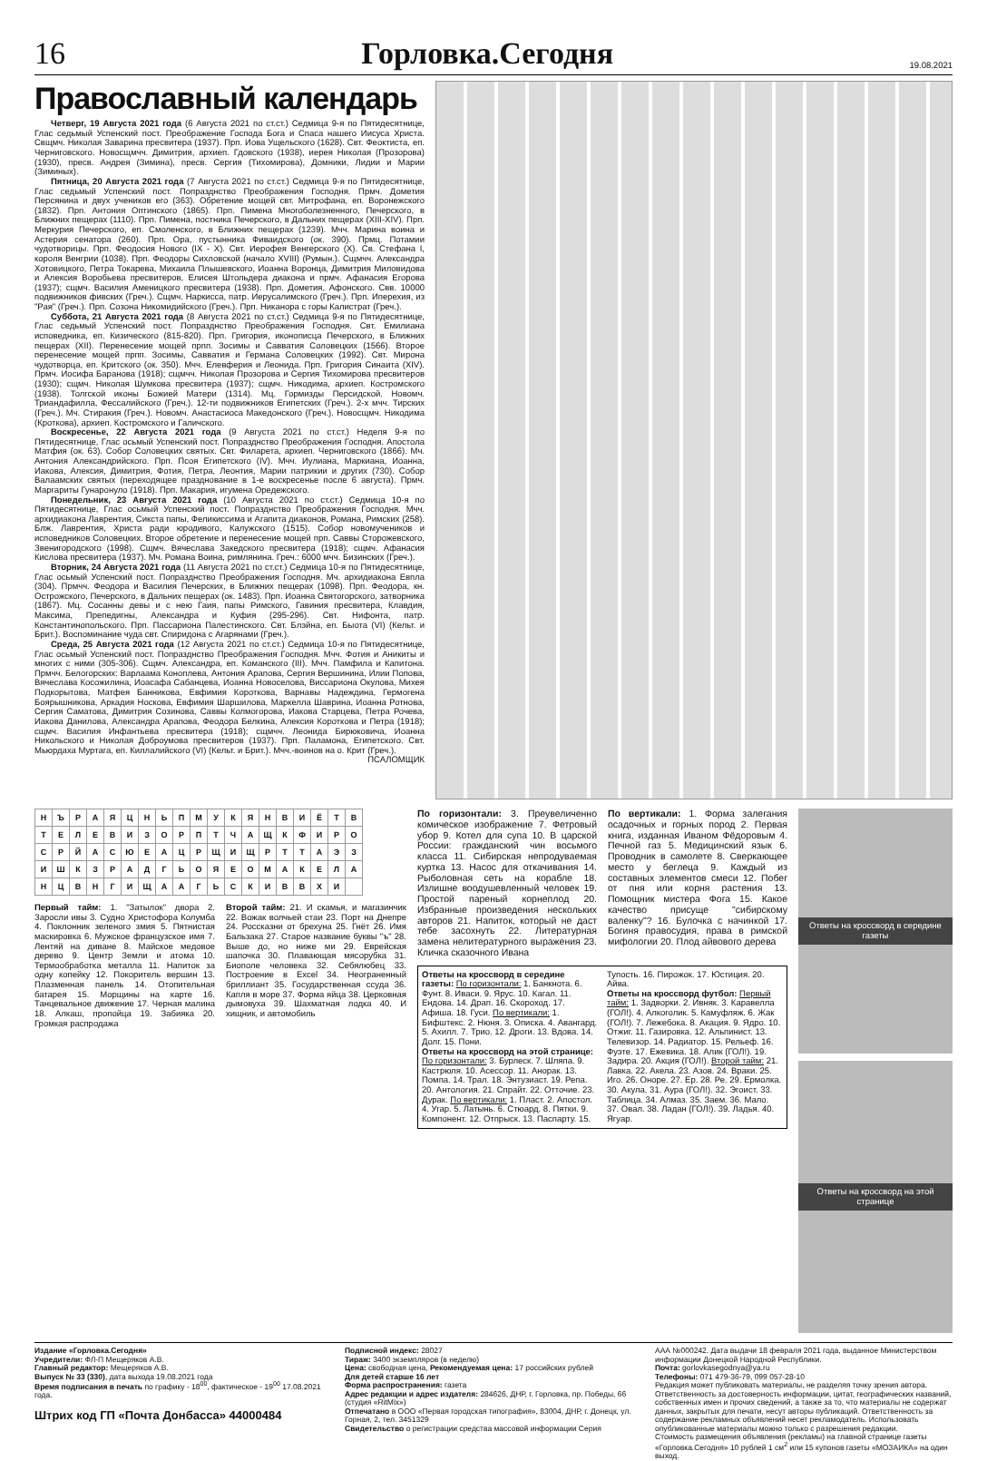16 Горловка.Сегодня 19.08.2021
Православный календарь
Четверг, 19 Августа 2021 года (6 Августа 2021 по ст.ст.) Седмица 9-я по Пятидесятнице, Глас седьмый Успенский пост. Преображение Господа Бога и Спаса нашего Иисуса Христа. Свщмч. Николая Заварина пресвитера (1937). Прп. Иова Ущельского (1628). Свт. Феоктиста, еп. Черниговского. Новосщмчч. Димитрия, архиеп. Гдовского (1938), иерея Николая (Прозорова) (1930), пресв. Андрея (Зимина), пресв. Сергия (Тихомирова), Домники, Лидии и Марии (Зиминых).
Пятница, 20 Августа 2021 года (7 Августа 2021 по ст.ст.) Седмица 9-я по Пятидесятнице, Глас седьмый Успенский пост. Попразднство Преображения Господня. Прмч. Дометия Персянина и двух учеников его (363). Обретение мощей свт. Митрофана, еп. Воронежского (1832). Прп. Антония Оптинского (1865). Прп. Пимена Многоболезненного, Печерского, в Ближних пещерах (1110). Прп. Пимена, постника Печерского, в Дальних пещерах (XIII-XIV). Прп. Меркурия Печерского, еп. Смоленского, в Ближних пещерах (1239). Мчч. Марина воина и Астерия сенатора (260). Прп. Ора, пустынника Фиваидского (ок. 390). Прмц. Потамии чудотворицы. Прп. Феодосия Нового (IX - X). Свт. Иерофея Венгерского (X). Св. Стефана I, короля Венгрии (1038). Прп. Феодоры Сихловской (начало XVIII) (Румын.). Сщмчч. Александра Хотовицкого, Петра Токарева, Михаила Плышевского, Иоанна Воронца, Димитрия Миловидова и Алексия Воробьева пресвитеров, Елисея Штольдера диакона и прмч. Афанасия Егорова (1937); сщмч. Василия Аменицкого пресвитера (1938). Прп. Дометия, Афонского. Свв. 10000 подвижников фивских (Греч.). Сщмч. Наркисса, патр. Иерусалимского (Греч.). Прп. Иперехия, из "Рая" (Греч.). Прп. Созона Никомидийского (Греч.). Прп. Никанора с горы Калистрат (Греч.).
Суббота, 21 Августа 2021 года (8 Августа 2021 по ст.ст.) Седмица 9-я по Пятидесятнице, Глас седьмый Успенский пост. Попразднство Преображения Господня. Свт. Емилиана исповедника, еп. Кизического (815-820). Прп. Григория, иконописца Печерского, в Ближних пещерах (XII). Перенесение мощей прпп. Зосимы и Савватия Соловецких (1566). Второе перенесение мощей прпп. Зосимы, Савватия и Германа Соловецких (1992). Свт. Мирона чудотворца, еп. Критского (ок. 350). Мчч. Елевферия и Леонида. Прп. Григория Синаита (XIV). Прмч. Иосифа Баранова (1918); сщмчч. Николая Прозорова и Сергия Тихомирова пресвитеров (1930); сщмч. Николая Шумкова пресвитера (1937); сщмч. Никодима, архиеп. Костромского (1938). Толгской иконы Божией Матери (1314). Мц. Гормизды Персидской. Новомч. Триандафилла, Фессалийского (Греч.). 12-ти подвижников Египетских (Греч.). 2-х мчч. Тирских (Греч.). Мч. Стиракия (Греч.). Новомч. Анастасиоса Македонского (Греч.). Новосщмч. Никодима (Кроткова), архиеп. Костромского и Галичского.
Воскресенье, 22 Августа 2021 года (9 Августа 2021 по ст.ст.) Неделя 9-я по Пятидесятнице, Глас осьмый Успенский пост. Попразднство Преображения Господня. Апостола Матфия (ок. 63). Собор Соловецких святых. Свт. Филарета, архиеп. Черниговского (1866). Мч. Антония Александрийского. Прп. Псоя Египетского (IV). Мчч. Иулиана, Маркиана, Иоанна, Иакова, Алексия, Димитрия, Фотия, Петра, Леонтия, Марии патрикии и других (730). Собор Валаамских святых (переходящее празднование в 1-е воскресенье после 6 августа). Прмч. Маргариты Гунаронуло (1918). Прп. Макария, игумена Оредежского.
Понедельник, 23 Августа 2021 года (10 Августа 2021 по ст.ст.) Седмица 10-я по Пятидесятнице, Глас осьмый Успенский пост. Попразднство Преображения Господня. Мчч. архидиакона Лаврентия, Сикста папы, Феликиссима и Агапита диаконов, Романа, Римских (258). Блж. Лаврентия, Христа ради юродивого, Калужского (1515). Собор новомучеников и исповедников Соловецких. Второе обретение и перенесение мощей прп. Саввы Сторожевского, Звенигородского (1998). Сщмч. Вячеслава Закедского пресвитера (1918); сщмч. Афанасия Кислова пресвитера (1937). Мч. Романа Воина, римлянина. Греч.: 6000 мчч. Бизинских (Греч.).
Вторник, 24 Августа 2021 года (11 Августа 2021 по ст.ст.) Седмица 10-я по Пятидесятнице, Глас осьмый Успенский пост. Попразднство Преображения Господня. Мч. архидиакона Евпла (304). Прмчч. Феодора и Василия Печерских, в Ближних пещерах (1098). Прп. Феодора, кн. Острожского, Печерского, в Дальних пещерах (ок. 1483). Прп. Иоанна Святогорского, затворника (1867). Мц. Сосанны девы и с нею Гаия, папы Римского, Гавиния пресвитера, Клавдия, Максима, Препедигны, Александра и Куфия (295-296). Свт. Нифонта, патр. Константинопольского. Прп. Пассариона Палестинского. Свт. Блэйна, еп. Быота (VI) (Кельт. и Брит.). Воспоминание чуда свт. Спиридона с Агарянами (Греч.).
Среда, 25 Августа 2021 года (12 Августа 2021 по ст.ст.) Седмица 10-я по Пятидесятнице, Глас осьмый Успенский пост. Попразднство Преображения Господня. Мчч. Фотия и Аникиты и многих с ними (305-306). Сщмч. Александра, еп. Команского (III). Мчч. Памфила и Капитона. Прмчч. Белогорских: Варлаама Коноплева, Антония Арапова, Сергия Вершинина, Илии Попова, Вячеслава Косожилина, Иоасафа Сабанцева, Иоанна Новоселова, Виссариона Окулова, Михея Подкорытова, Матфея Банникова, Евфимия Короткова, Варнавы Надеждина, Гермогена Боярышникова, Аркадия Носкова, Евфимия Шаршилова, Маркелла Шаврина, Иоанна Ротнова, Сергия Саматова, Димитрия Созинова, Саввы Колмогорова, Иакова Старцева, Петра Рочева, Иакова Данилова, Александра Арапова, Феодора Белкина, Алексия Короткова и Петра (1918); сщмч. Василия Инфантьева пресвитера (1918); сщмчч. Леонида Бирюковича, Иоанна Никольского и Николая Доброумова пресвитеров (1937). Прп. Паламона, Египетского. Свт. Мьюрдаха Муртага, еп. Киллалийского (VI) (Кельт. и Брит.). Мчч.-воинов на о. Крит (Греч.).
ПСАЛОМЩИК
| Н | Ъ | Р | А | Я | Ц | Н | Ь | П | М | У | К | Я | Н | В | И | Ё | Т | В |
| Т | Е | Л | Е | В | И | З | О | Р | П | Т | Ч | А | Щ | К | Ф | И | Р | О |
| С | Р | Й | А | С | Ю | Е | А | Ц | Р | Щ | И | Щ | Р | Т | Т | А | Э | З |
| И | Ш | К | З | Р | А | Д | Г | Ь | О | Я | Е | О | М | А | К | Е | Л | А |
| Н | Ц | В | Н | Г | И | Щ | А | А | Г | Ь | С | К | И | В | В | Х | И | |
Первый тайм: 1. "Затылок" двора 2. Заросли ивы 3. Судно Христофора Колумба 4. Поклонник зеленого змия 5. Пятнистая маскировка 6. Мужское французское имя 7. Лентяй на диване 8. Майское медовое дерево 9. Центр Земли и атома 10. Термообработка металла 11. Напиток за одну копейку 12. Покоритель вершин 13. Плазменная панель 14. Отопительная батарея 15. Морщины на карте 16. Танцевальное движение 17. Черная малина 18. Алкаш, пропойца 19. Забияка 20. Громкая распродажа
Второй тайм: 21. И скамья, и магазинчик 22. Вожак волчьей стаи 23. Порт на Днепре 24. Россказни от брехуна 25. Гнёт 26. Имя Бальзака 27. Старое название буквы "ъ" 28. Выше до, но ниже ми 29. Еврейская шапочка 30. Плавающая мясорубка 31. Биополе человека 32. Себялюбец 33. Построение в Excel 34. Неограненный бриллиант 35. Государственная ссуда 36. Капля в море 37. Форма яйца 38. Церковная дымовуха 39. Шахматная лодка 40. И хищник, и автомобиль
По горизонтали: 3. Преувеличенно комическое изображение 7. Фетровый убор 9. Котел для супа 10. В царской России: гражданский чин восьмого класса 11. Сибирская непродуваемая куртка 13. Насос для откачивания 14. Рыболовная сеть на корабле 18. Излишне воодушевленный человек 19. Простой пареный корнеплод 20. Избранные произведения нескольких авторов 21. Напиток, который не даст тебе засохнуть 22. Литературная замена нелитературного выражения 23. Кличка сказочного Ивана
По вертикали: 1. Форма залегания осадочных и горных пород 2. Первая книга, изданная Иваном Фёдоровым 4. Печной газ 5. Медицинский язык 6. Проводник в самолете 8. Сверкающее место у беглеца 9. Каждый из составных элементов смеси 12. Побег от пня или корня растения 13. Помощник мистера Фога 15. Какое качество присуще "сибирскому валенку"? 16. Булочка с начинкой 17. Богиня правосудия, права в римской мифологии 20. Плод айвового дерева
Ответы на кроссворд в середине газеты: По горизонтали: 1. Банкнота. 6. Фунт. 8. Иваси. 9. Ярус. 10. Кагал. 11. Ендова. 14. Драп. 16. Скороход. 17. Афиша. 18. Гуси. По вертикали: 1. Бифштекс. 2. Нюня. 3. Описка. 4. Авангард. 5. Ахилл. 7. Трио. 12. Дроги. 13. Вдова. 14. Долг. 15. Пони.
Ответы на кроссворд на этой странице: По горизонтали: 3. Бурлеск. 7. Шляпа. 9. Кастрюля. 10. Асессор. 11. Анорак. 13. Помпа. 14. Трал. 18. Энтузиаст. 19. Репа. 20. Антология. 21. Спрайт. 22. Отточие. 23. Дурак. По вертикали: 1. Пласт. 2. Апостол. 4. Угар. 5. Латынь. 6. Стюард. 8. Пятки. 9. Компонент. 12. Отпрыск. 13. Паспарту. 15. Тупость. 16. Пирожок. 17. Юстиция. 20. Айва.
Ответы на кроссворд футбол: Первый тайм: 1. Задворки. 2. Ивняк. 3. Каравелла (ГОЛ!). 4. Алкоголик. 5. Камуфляж. 6. Жак (ГОЛ!). 7. Лежебока. 8. Акация. 9. Ядро. 10. Отжиг. 11. Газировка. 12. Альпинист. 13. Телевизор. 14. Радиатор. 15. Рельеф. 16. Фуэте. 17. Ежевика. 18. Алик (ГОЛ!). 19. Задира. 20. Акция (ГОЛ!). Второй тайм: 21. Лавка. 22. Акела. 23. Азов. 24. Враки. 25. Иго. 26. Оноре. 27. Ер. 28. Ре. 29. Ермолка. 30. Акула. 31. Аура (ГОЛ!). 32. Эгоист. 33. Таблица. 34. Алмаз. 35. Заем. 36. Мало. 37. Овал. 38. Ладан (ГОЛ!). 39. Ладья. 40. Ягуар.
Ответы на кроссворд в середине газеты
Ответы на кроссворд на этой странице
Издание «Горловка.Сегодня»
Учредители: ФЛ-П Мещеряков А.В.
Главный редактор: Мещеряков А.В.
Выпуск № 33 (330), дата выхода 19.08.2021 года
Время подписания в печать по графику - 18<sup>00</sup>, фактическое - 19<sup>00</sup> 17.08.2021 года.
Штрих код ГП «Почта Донбасса» 44000484
Подписной индекс: 28027
Тираж: 3400 экземпляров (в неделю)
Цена: свободная цена, Рекомендуемая цена: 17 российских рублей
Для детей старше 16 лет
Форма распространения: газета
Адрес редакции и адрес издателя: 284626, ДНР, г. Горловка, пр. Победы, 66 (студия «RitMix»)
Отпечатано в ООО «Первая городская типография», 83004, ДНР, г. Донецк, ул. Горная, 2, тел. 3451329
Свидетельство о регистрации средства массовой информации Серия
ААА №000242. Дата выдачи 18 февраля 2021 года, выданное Министерством информации Донецкой Народной Республики.
Почта: gorlovkasegodnya@ya.ru
Телефоны: 071 479-36-79, 099 057-28-10
Редакция может публиковать материалы, не разделяя точку зрения автора. Ответственность за достоверность информации, цитат, географических названий, собственных имен и прочих сведений, а также за то, что материалы не содержат данных, закрытых для печати, несут авторы публикаций. Ответственность за содержание рекламных объявлений несет рекламодатель. Использовать опубликованные материалы можно только с разрешения редакции.
Стоимость размещения объявления (рекламы) на главной странице газеты «Горловка.Сегодня» 10 рублей 1 см<sup>2</sup> или 15 купонов газеты «МОЗАИКА» на один выход.